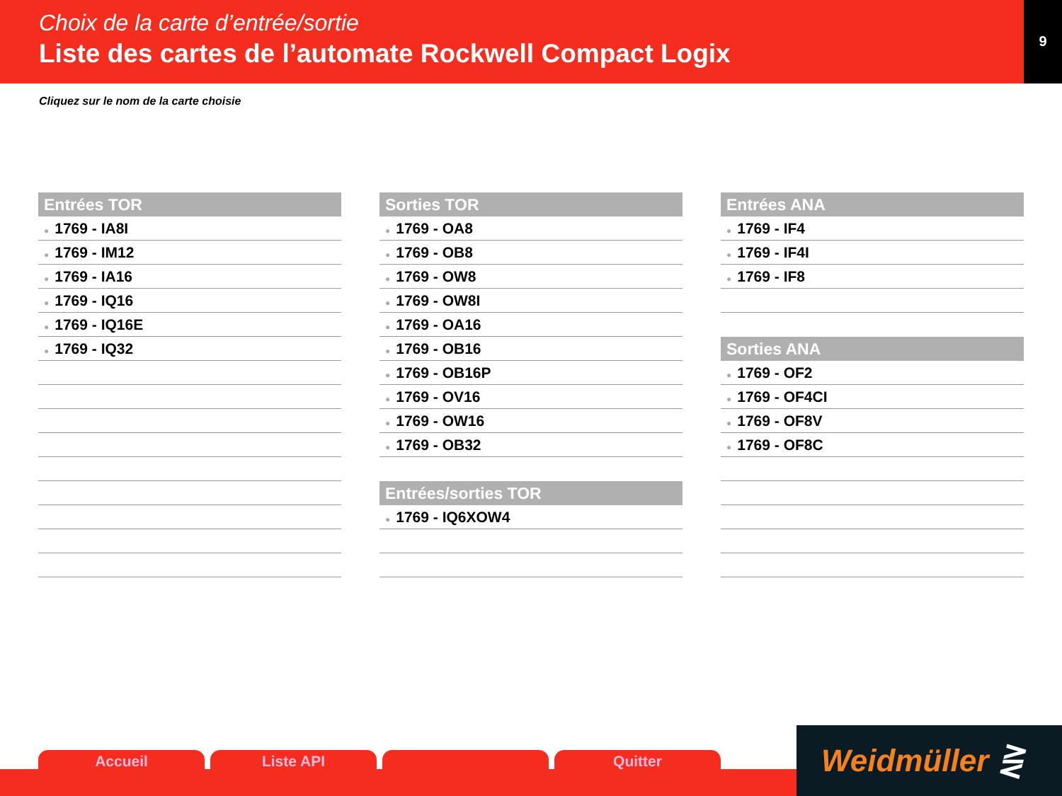Choix de la carte d’entrée/sortie
Liste des cartes de l’automate Rockwell Compact Logix
9
Cliquez sur le nom de la carte choisie
Entrées TOR
● 1769 - IA8I
● 1769 - IM12
● 1769 - IA16
● 1769 - IQ16
● 1769 - IQ16E
● 1769 - IQ32
Sorties TOR
● 1769 - OA8
● 1769 - OB8
● 1769 - OW8
● 1769 - OW8I
● 1769 - OA16
● 1769 - OB16
● 1769 - OB16P
● 1769 - OV16
● 1769 - OW16
● 1769 - OB32
Entrées/sorties TOR
● 1769 - IQ6XOW4
Entrées ANA
● 1769 - IF4
● 1769 - IF4I
● 1769 - IF8
Sorties ANA
● 1769 - OF2
● 1769 - OF4CI
● 1769 - OF8V
● 1769 - OF8C
Accueil Liste API Quitter
Weidmüller ⋛